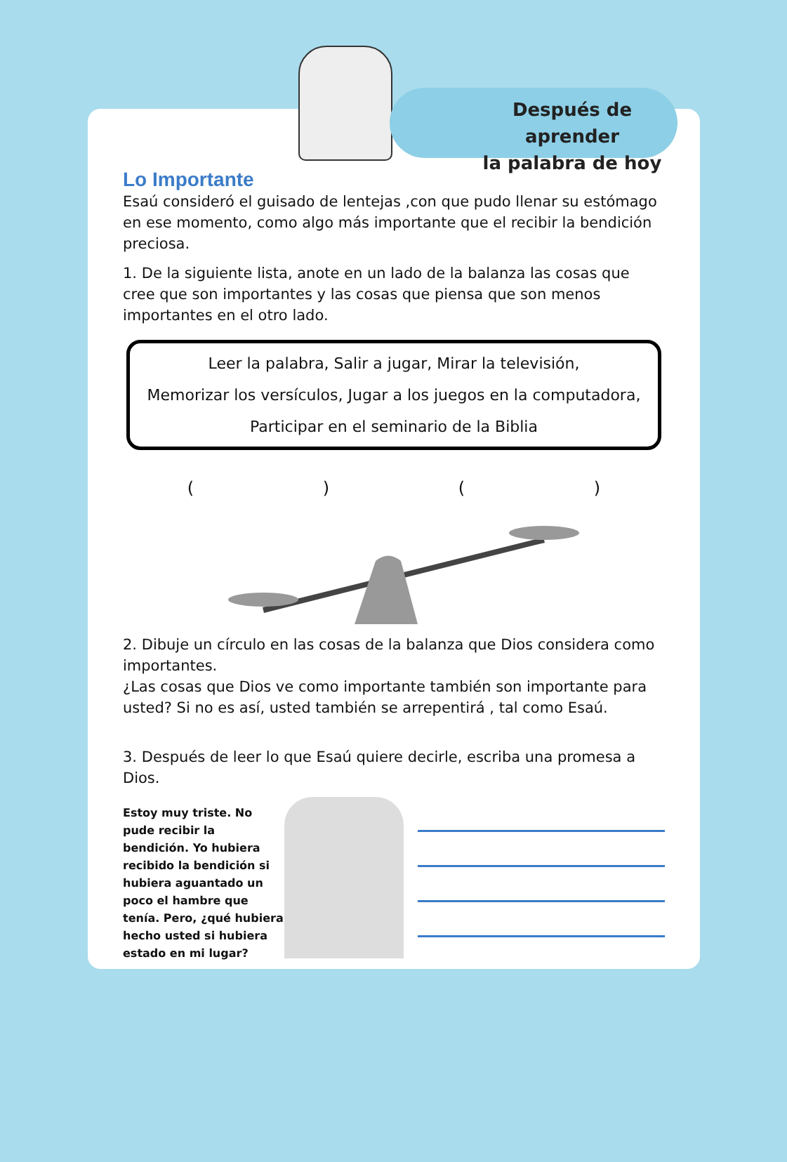Después de aprender
la palabra de hoy
Lo Importante
Esaú consideró el guisado de lentejas ,con que pudo llenar su estómago en ese momento, como algo más importante que el recibir la bendición preciosa.
1. De la siguiente lista, anote en un lado de la balanza las cosas que cree que son importantes y las cosas que piensa que son menos importantes en el otro lado.
Leer la palabra, Salir a jugar, Mirar la televisión,
Memorizar los versículos, Jugar a los juegos en la computadora,
Participar en el seminario de la Biblia
( ) ( )
2. Dibuje un círculo en las cosas de la balanza que Dios considera como importantes.
¿Las cosas que Dios ve como importante también son importante para usted? Si no es así, usted también se arrepentirá , tal como Esaú.
3. Después de leer lo que Esaú quiere decirle, escriba una promesa a Dios.
Estoy muy triste. No pude recibir la bendición. Yo hubiera recibido la bendición si hubiera aguantado un poco el hambre que tenía. Pero, ¿qué hubiera hecho usted si hubiera estado en mi lugar?